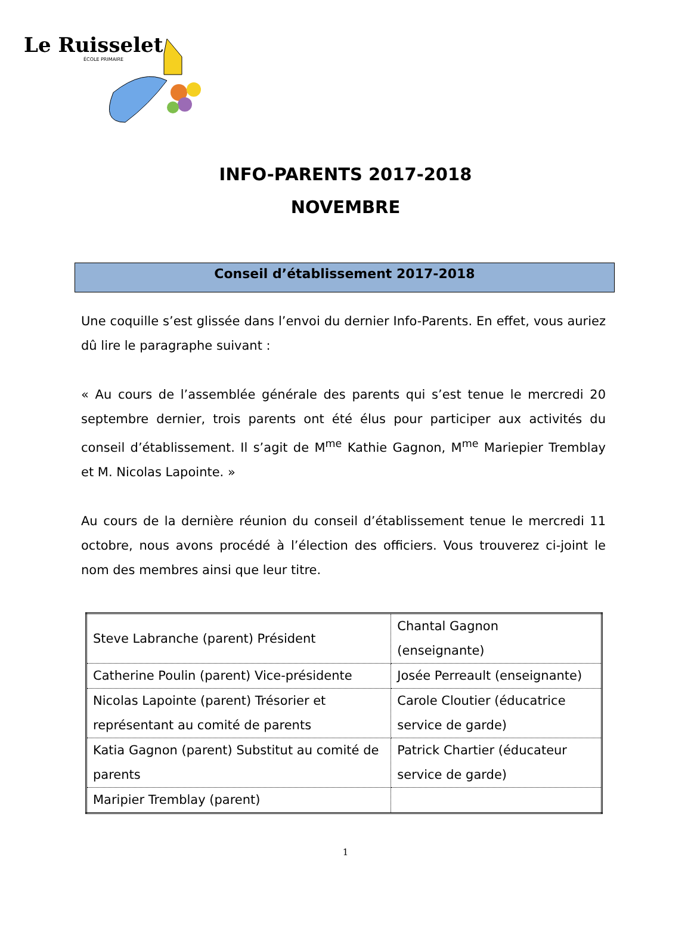Le Ruisselet
ÉCOLE PRIMAIRE
INFO-PARENTS 2017-2018
NOVEMBRE
Conseil d’établissement 2017-2018
Une coquille s’est glissée dans l’envoi du dernier Info-Parents. En effet, vous auriez dû lire le paragraphe suivant :
« Au cours de l’assemblée générale des parents qui s’est tenue le mercredi 20 septembre dernier, trois parents ont été élus pour participer aux activités du conseil d’établissement. Il s’agit de M<sup>me</sup> Kathie Gagnon, M<sup>me</sup> Mariepier Tremblay et M. Nicolas Lapointe. »
Au cours de la dernière réunion du conseil d’établissement tenue le mercredi 11 octobre, nous avons procédé à l’élection des officiers. Vous trouverez ci-joint le nom des membres ainsi que leur titre.
| Steve Labranche (parent) Président | Chantal Gagnon (enseignante) |
| Catherine Poulin (parent) Vice-présidente | Josée Perreault (enseignante) |
| Nicolas Lapointe (parent) Trésorier et représentant au comité de parents | Carole Cloutier (éducatrice service de garde) |
| Katia Gagnon (parent) Substitut au comité de parents | Patrick Chartier (éducateur service de garde) |
| Maripier Tremblay (parent) | |
1